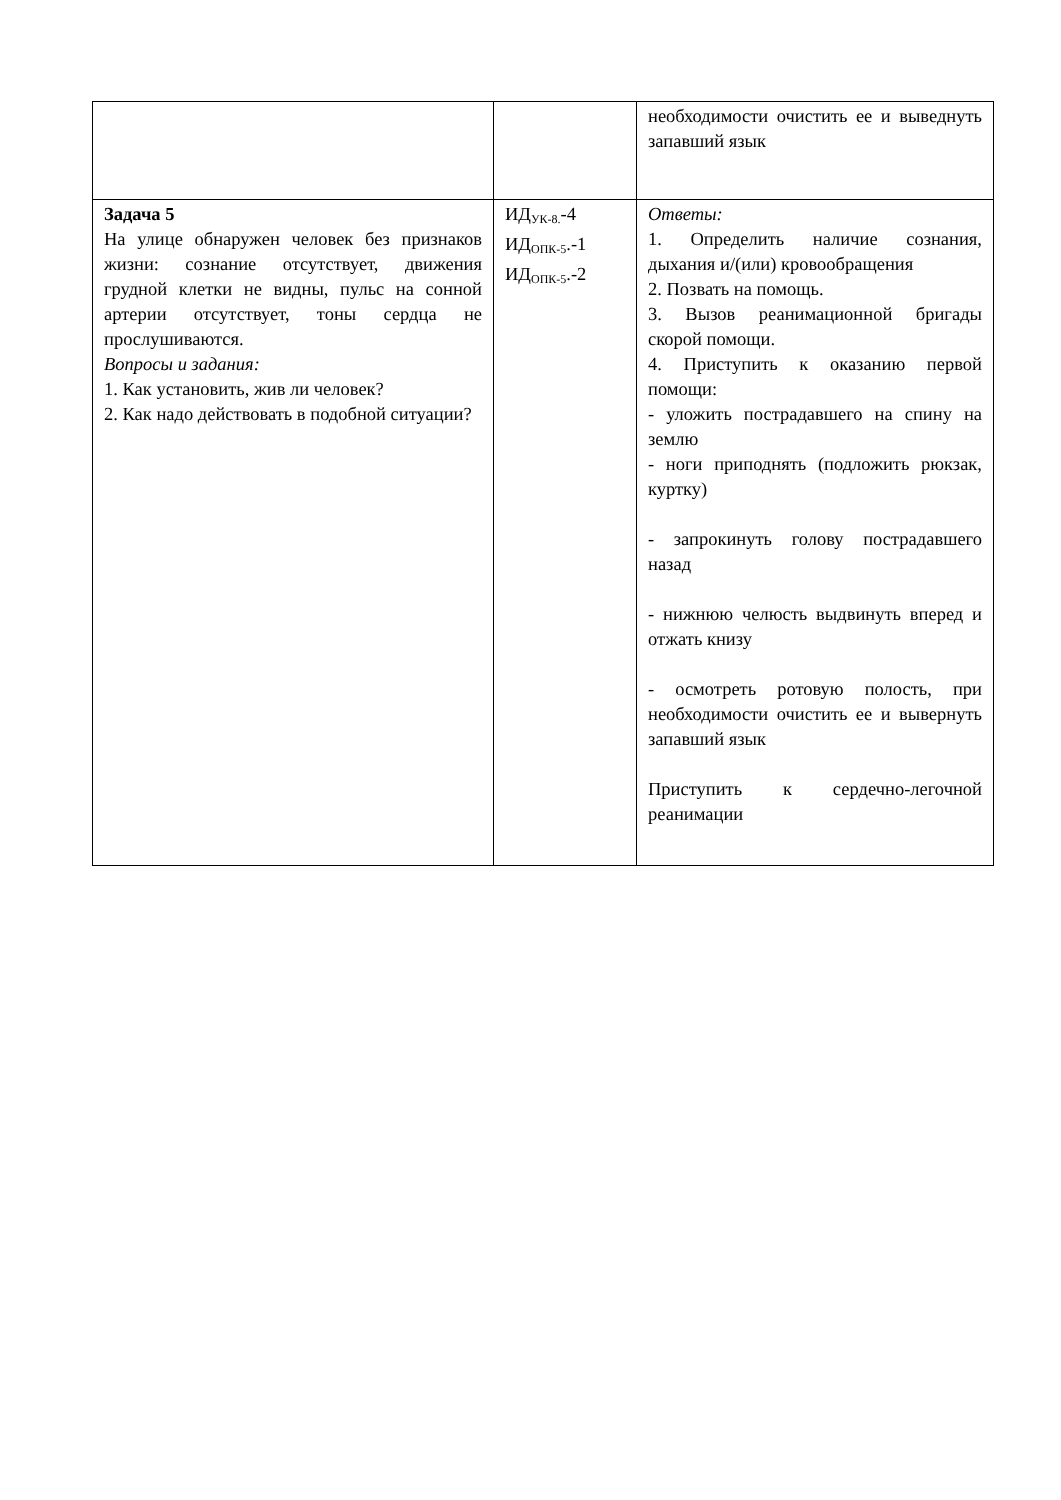| | | необходимости очистить ее и выведнуть запавший язык |
| Задача 5 На улице обнаружен человек без признаков жизни: сознание отсутствует, движения грудной клетки не видны, пульс на сонной артерии отсутствует, тоны сердца не прослушиваются. Вопросы и задания: 1. Как установить, жив ли человек? 2. Как надо действовать в подобной ситуации? | ИД<sub>УК-8.</sub>-4 ИД<sub>ОПК-5</sub>.-1 ИД<sub>ОПК-5</sub>.-2 | Ответы: 1. Определить наличие сознания, дыхания и/(или) кровообращения 2. Позвать на помощь. 3. Вызов реанимационной бригады скорой помощи. 4. Приступить к оказанию первой помощи: - уложить пострадавшего на спину на землю - ноги приподнять (подложить рюкзак, куртку) - запрокинуть голову пострадавшего назад - нижнюю челюсть выдвинуть вперед и отжать книзу - осмотреть ротовую полость, при необходимости очистить ее и вывернуть запавший язык Приступить к сердечно-легочной реанимации |